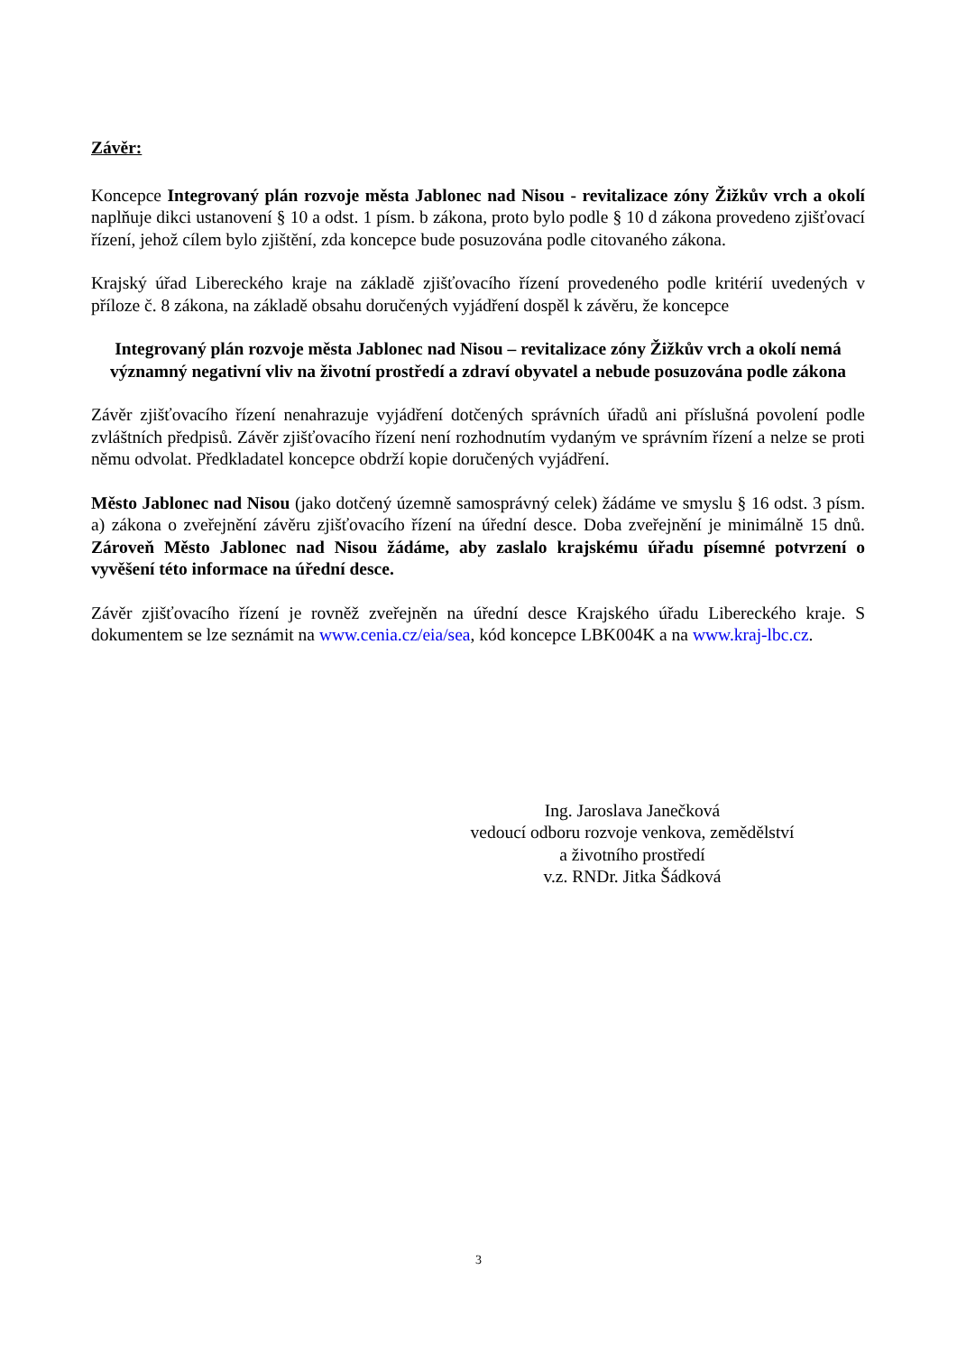Závěr:
Koncepce Integrovaný plán rozvoje města Jablonec nad Nisou - revitalizace zóny Žižkův vrch a okolí naplňuje dikci ustanovení § 10 a odst. 1 písm. b zákona, proto bylo podle § 10 d zákona provedeno zjišťovací řízení, jehož cílem bylo zjištění, zda koncepce bude posuzována podle citovaného zákona.
Krajský úřad Libereckého kraje na základě zjišťovacího řízení provedeného podle kritérií uvedených v příloze č. 8 zákona, na základě obsahu doručených vyjádření dospěl k závěru, že koncepce
Integrovaný plán rozvoje města Jablonec nad Nisou – revitalizace zóny Žižkův vrch a okolí nemá významný negativní vliv na životní prostředí a zdraví obyvatel a nebude posuzována podle zákona
Závěr zjišťovacího řízení nenahrazuje vyjádření dotčených správních úřadů ani příslušná povolení podle zvláštních předpisů. Závěr zjišťovacího řízení není rozhodnutím vydaným ve správním řízení a nelze se proti němu odvolat. Předkladatel koncepce obdrží kopie doručených vyjádření.
Město Jablonec nad Nisou (jako dotčený územně samosprávný celek) žádáme ve smyslu § 16 odst. 3 písm. a) zákona o zveřejnění závěru zjišťovacího řízení na úřední desce. Doba zveřejnění je minimálně 15 dnů. Zároveň Město Jablonec nad Nisou žádáme, aby zaslalo krajskému úřadu písemné potvrzení o vyvěšení této informace na úřední desce.
Závěr zjišťovacího řízení je rovněž zveřejněn na úřední desce Krajského úřadu Libereckého kraje. S dokumentem se lze seznámit na www.cenia.cz/eia/sea, kód koncepce LBK004K a na www.kraj-lbc.cz.
Ing. Jaroslava Janečková
vedoucí odboru rozvoje venkova, zemědělství
a životního prostředí
v.z. RNDr. Jitka Šádková
3